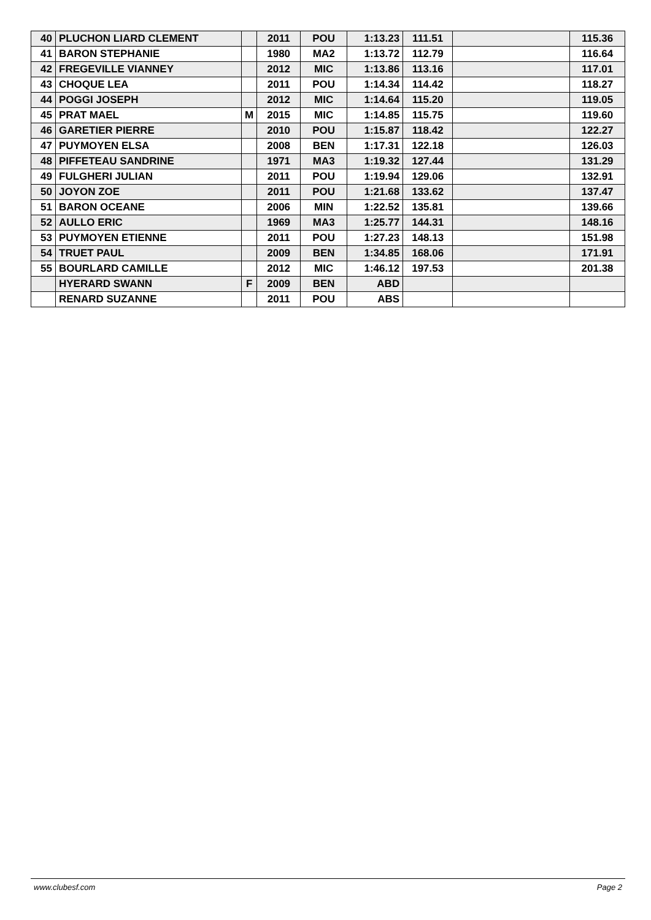| 40 | PLUCHON LIARD CLEMENT | | 2011 | POU | 1:13.23 | 111.51 | | 115.36 |
| 41 | BARON STEPHANIE | | 1980 | MA2 | 1:13.72 | 112.79 | | 116.64 |
| 42 | FREGEVILLE VIANNEY | | 2012 | MIC | 1:13.86 | 113.16 | | 117.01 |
| 43 | CHOQUE LEA | | 2011 | POU | 1:14.34 | 114.42 | | 118.27 |
| 44 | POGGI JOSEPH | | 2012 | MIC | 1:14.64 | 115.20 | | 119.05 |
| 45 | PRAT MAEL | M | 2015 | MIC | 1:14.85 | 115.75 | | 119.60 |
| 46 | GARETIER PIERRE | | 2010 | POU | 1:15.87 | 118.42 | | 122.27 |
| 47 | PUYMOYEN ELSA | | 2008 | BEN | 1:17.31 | 122.18 | | 126.03 |
| 48 | PIFFETEAU SANDRINE | | 1971 | MA3 | 1:19.32 | 127.44 | | 131.29 |
| 49 | FULGHERI JULIAN | | 2011 | POU | 1:19.94 | 129.06 | | 132.91 |
| 50 | JOYON ZOE | | 2011 | POU | 1:21.68 | 133.62 | | 137.47 |
| 51 | BARON OCEANE | | 2006 | MIN | 1:22.52 | 135.81 | | 139.66 |
| 52 | AULLO ERIC | | 1969 | MA3 | 1:25.77 | 144.31 | | 148.16 |
| 53 | PUYMOYEN ETIENNE | | 2011 | POU | 1:27.23 | 148.13 | | 151.98 |
| 54 | TRUET PAUL | | 2009 | BEN | 1:34.85 | 168.06 | | 171.91 |
| 55 | BOURLARD CAMILLE | | 2012 | MIC | 1:46.12 | 197.53 | | 201.38 |
| | HYERARD SWANN | F | 2009 | BEN | ABD | | | |
| | RENARD SUZANNE | | 2011 | POU | ABS | | | |
www.clubesf.com Page 2